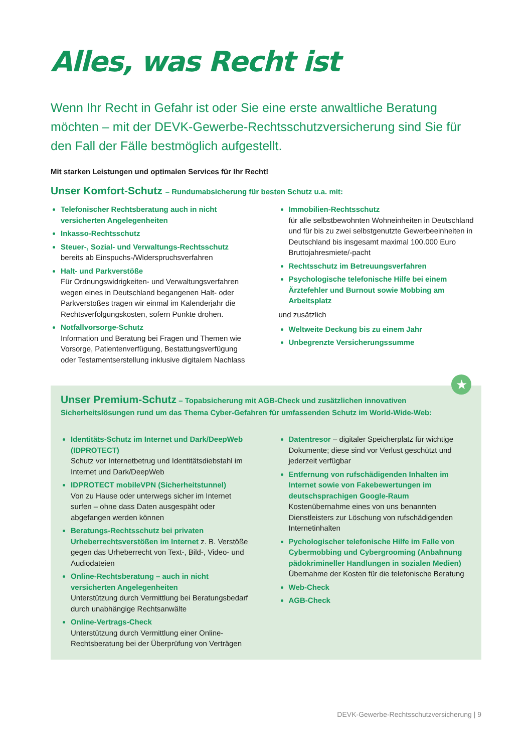Alles, was Recht ist
Wenn Ihr Recht in Gefahr ist oder Sie eine erste anwaltliche Beratung möchten – mit der DEVK-Gewerbe-Rechtsschutzversicherung sind Sie für den Fall der Fälle bestmöglich aufgestellt.
Mit starken Leistungen und optimalen Services für Ihr Recht!
Unser Komfort-Schutz – Rundumabsicherung für besten Schutz u.a. mit:
Telefonischer Rechtsberatung auch in nicht versicherten Angelegenheiten
Inkasso-Rechtsschutz
Steuer-, Sozial- und Verwaltungs-Rechtsschutz
bereits ab Einspuchs-/Widerspruchsverfahren
Halt- und Parkverstöße
Für Ordnungswidrigkeiten- und Verwaltungsverfahren wegen eines in Deutschland begangenen Halt- oder Parkverstoßes tragen wir einmal im Kalenderjahr die Rechtsverfolgungskosten, sofern Punkte drohen.
Notfallvorsorge-Schutz
Information und Beratung bei Fragen und Themen wie Vorsorge, Patientenverfügung, Bestattungsverfügung oder Testamentserstellung inklusive digitalem Nachlass
Immobilien-Rechtsschutz
für alle selbstbewohnten Wohneinheiten in Deutschland und für bis zu zwei selbstgenutzte Gewerbeeinheiten in Deutschland bis insgesamt maximal 100.000 Euro Bruttojahresmiete/-pacht
Rechtsschutz im Betreuungsverfahren
Psychologische telefonische Hilfe bei einem Ärztefehler und Burnout sowie Mobbing am Arbeitsplatz
und zusätzlich
Weltweite Deckung bis zu einem Jahr
Unbegrenzte Versicherungssumme
★
Unser Premium-Schutz – Topabsicherung mit AGB-Check und zusätzlichen innovativen Sicherheitslösungen rund um das Thema Cyber-Gefahren für umfassenden Schutz im World-Wide-Web:
Identitäts-Schutz im Internet und Dark/DeepWeb (IDPROTECT)
Schutz vor Internetbetrug und Identitätsdiebstahl im Internet und Dark/DeepWeb
IDPROTECT mobileVPN (Sicherheitstunnel)
Von zu Hause oder unterwegs sicher im Internet surfen – ohne dass Daten ausgespäht oder abgefangen werden können
Beratungs-Rechtsschutz bei privaten Urheberrechtsverstößen im Internet z. B. Verstöße gegen das Urheberrecht von Text-, Bild-, Video- und Audiodateien
Online-Rechtsberatung – auch in nicht versicherten Angelegenheiten
Unterstützung durch Vermittlung bei Beratungsbedarf durch unabhängige Rechtsanwälte
Online-Vertrags-Check
Unterstützung durch Vermittlung einer Online-Rechtsberatung bei der Überprüfung von Verträgen
Datentresor – digitaler Speicherplatz für wichtige Dokumente; diese sind vor Verlust geschützt und jederzeit verfügbar
Entfernung von rufschädigenden Inhalten im Internet sowie von Fakebewertungen im deutschsprachigen Google-Raum
Kostenübernahme eines von uns benannten Dienstleisters zur Löschung von rufschädigenden Internetinhalten
Pychologischer telefonische Hilfe im Falle von Cybermobbing und Cybergrooming (Anbahnung pädokrimineller Handlungen in sozialen Medien)
Übernahme der Kosten für die telefonische Beratung
Web-Check
AGB-Check
DEVK-Gewerbe-Rechtsschutzversicherung | 9